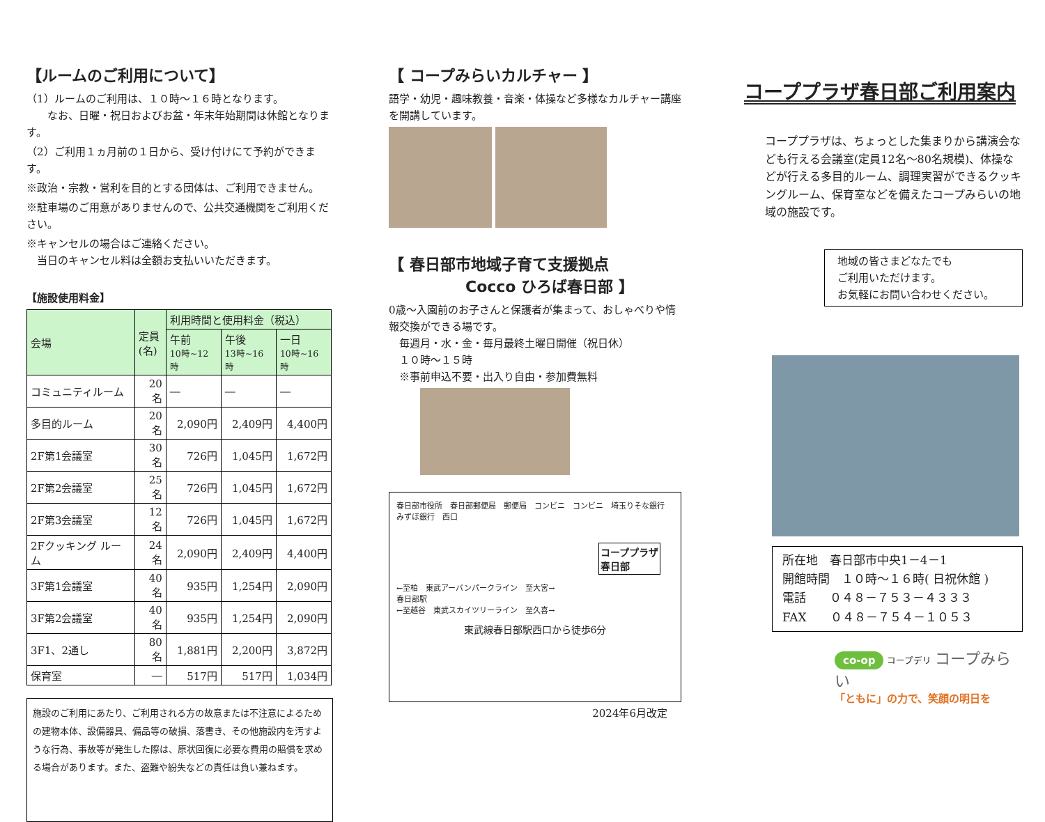【ルームのご利用について】
（1）ルームのご利用は、１０時～１６時となります。
　　なお、日曜・祝日およびお盆・年末年始期間は休館となります。
（2）ご利用１ヵ月前の１日から、受け付けにて予約ができます。
※政治・宗教・営利を目的とする団体は、ご利用できません。
※駐車場のご用意がありませんので、公共交通機関をご利用ください。
※キャンセルの場合はご連絡ください。
　当日のキャンセル料は全額お支払いいただきます。
【施設使用料金】
| 会場 | 定員 (名) | 利用時間と使用料金（税込） | | |
| --- | --- | --- | --- | --- |
| | | 午前 10時~12時 | 午後 13時~16時 | 一日 10時~16時 |
| コミュニティルーム | 20名 | ― | ― | ― |
| 多目的ルーム | 20名 | 2,090円 | 2,409円 | 4,400円 |
| 2F第1会議室 | 30名 | 726円 | 1,045円 | 1,672円 |
| 2F第2会議室 | 25名 | 726円 | 1,045円 | 1,672円 |
| 2F第3会議室 | 12名 | 726円 | 1,045円 | 1,672円 |
| 2Fクッキング ルーム | 24名 | 2,090円 | 2,409円 | 4,400円 |
| 3F第1会議室 | 40名 | 935円 | 1,254円 | 2,090円 |
| 3F第2会議室 | 40名 | 935円 | 1,254円 | 2,090円 |
| 3F1、2通し | 80名 | 1,881円 | 2,200円 | 3,872円 |
| 保育室 | ― | 517円 | 517円 | 1,034円 |
施設のご利用にあたり、ご利用される方の故意または不注意によるための建物本体、設備器具、備品等の破損、落書き、その他施設内を汚すような行為、事故等が発生した際は、原状回復に必要な費用の賠償を求める場合があります。また、盗難や紛失などの責任は負い兼ねます。
【 コープみらいカルチャー 】
語学・幼児・趣味教養・音楽・体操など多様なカルチャー講座を開講しています。
【 春日部市地域子育て支援拠点
　　　　　Cocco ひろば春日部 】
0歳～入園前のお子さんと保護者が集まって、おしゃべりや情報交換ができる場です。
　毎週月・水・金・毎月最終土曜日開催（祝日休）
　１０時～１５時
　※事前申込不要・出入り自由・参加費無料
春日部市役所　春日部郵便局　郵便局　コンビニ　コンビニ　埼玉りそな銀行　みずほ銀行　西口
コーププラザ
春日部
←至柏　東武アーバンパークライン　至大宮→
春日部駅
←至越谷　東武スカイツリーライン　至久喜→
東武線春日部駅西口から徒歩6分
2024年6月改定
コーププラザ春日部ご利用案内
コーププラザは、ちょっとした集まりから講演会なども行える会議室(定員12名～80名規模)、体操などが行える多目的ルーム、調理実習ができるクッキングルーム、保育室などを備えたコープみらいの地域の施設です。
地域の皆さまどなたでも
ご利用いただけます。
お気軽にお問い合わせください。
所在地　春日部市中央1－4－1
開館時間　１０時～１６時( 日祝休館 )
電話　　０４８－７５３－４３３３
FAX　　０４８－７５４－１０５３
co-op コープデリ コープみらい
「ともに」の力で、笑顔の明日を